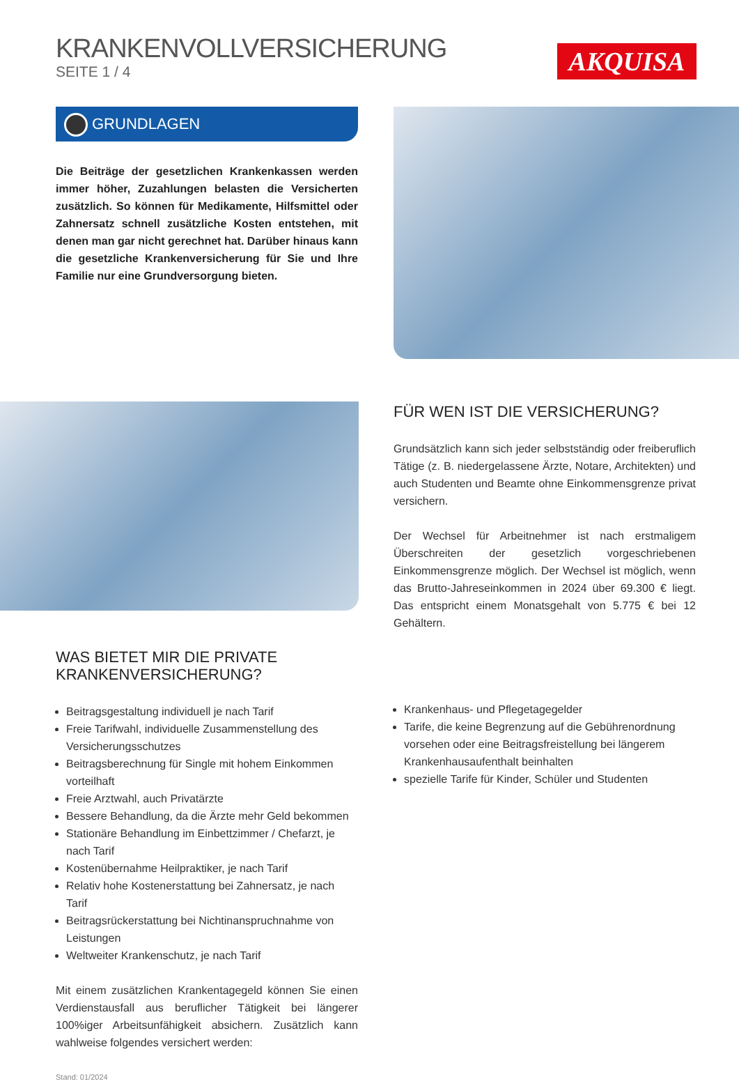KRANKENVOLLVERSICHERUNG
SEITE 1 / 4
AKQUISA
GRUNDLAGEN
Die Beiträge der gesetzlichen Krankenkassen werden immer höher, Zuzahlungen belasten die Versicherten zusätzlich. So können für Medikamente, Hilfsmittel oder Zahnersatz schnell zusätzliche Kosten entstehen, mit denen man gar nicht gerechnet hat. Darüber hinaus kann die gesetzliche Krankenversicherung für Sie und Ihre Familie nur eine Grundversorgung bieten.
FÜR WEN IST DIE VERSICHERUNG?
Grundsätzlich kann sich jeder selbstständig oder freiberuflich Tätige (z. B. niedergelassene Ärzte, Notare, Architekten) und auch Studenten und Beamte ohne Einkommensgrenze privat versichern.
Der Wechsel für Arbeitnehmer ist nach erstmaligem Überschreiten der gesetzlich vorgeschriebenen Einkommensgrenze möglich. Der Wechsel ist möglich, wenn das Brutto-Jahreseinkommen in 2024 über 69.300 € liegt. Das entspricht einem Monatsgehalt von 5.775 € bei 12 Gehältern.
WAS BIETET MIR DIE PRIVATE
KRANKENVERSICHERUNG?
Beitragsgestaltung individuell je nach Tarif
Freie Tarifwahl, individuelle Zusammenstellung des Versicherungsschutzes
Beitragsberechnung für Single mit hohem Einkommen vorteilhaft
Freie Arztwahl, auch Privatärzte
Bessere Behandlung, da die Ärzte mehr Geld bekommen
Stationäre Behandlung im Einbettzimmer / Chefarzt, je nach Tarif
Kostenübernahme Heilpraktiker, je nach Tarif
Relativ hohe Kostenerstattung bei Zahnersatz, je nach Tarif
Beitragsrückerstattung bei Nichtinanspruchnahme von Leistungen
Weltweiter Krankenschutz, je nach Tarif
Mit einem zusätzlichen Krankentagegeld können Sie einen Verdienstausfall aus beruflicher Tätigkeit bei längerer 100%iger Arbeitsunfähigkeit absichern. Zusätzlich kann wahlweise folgendes versichert werden:
Stand: 01/2024
Krankenhaus- und Pflegetagegelder
Tarife, die keine Begrenzung auf die Gebührenordnung vorsehen oder eine Beitragsfreistellung bei längerem Krankenhausaufenthalt beinhalten
spezielle Tarife für Kinder, Schüler und Studenten